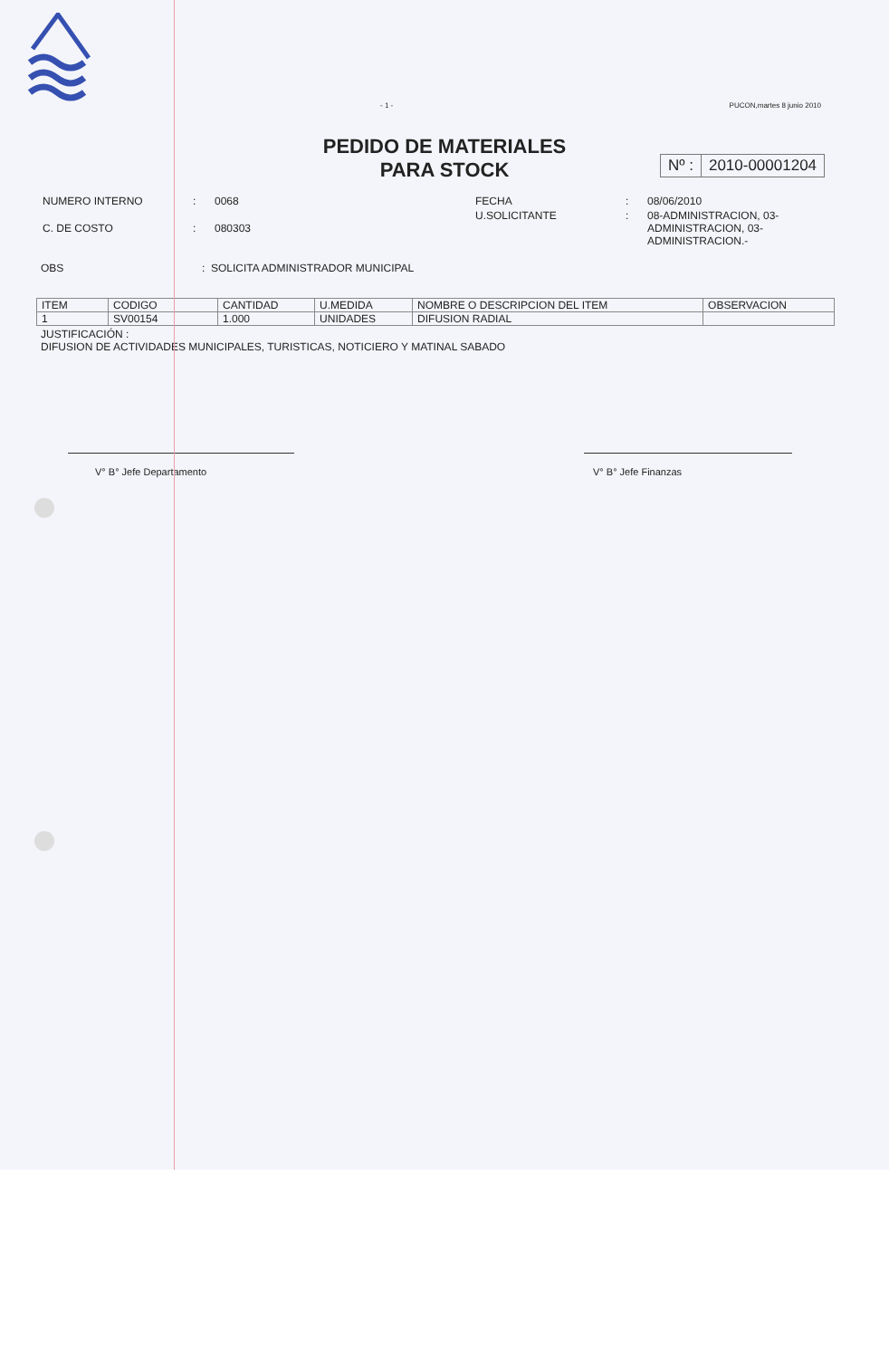- 1 - PUCON,martes 8 junio 2010
PEDIDO DE MATERIALES
PARA STOCK
Nº : 2010-00001204
| NUMERO INTERNO | : | 0068 |
| C. DE COSTO | : | 080303 |
| FECHA | : | 08/06/2010 |
| U.SOLICITANTE | : | 08-ADMINISTRACION, 03- ADMINISTRACION, 03- ADMINISTRACION.- |
OBS: SOLICITA ADMINISTRADOR MUNICIPAL
| ITEM | CODIGO | CANTIDAD | U.MEDIDA | NOMBRE O DESCRIPCION DEL ITEM | OBSERVACION |
| --- | --- | --- | --- | --- | --- |
| 1 | SV00154 | 1.000 | UNIDADES | DIFUSION RADIAL | |
JUSTIFICACIÓN :
DIFUSION DE ACTIVIDADES MUNICIPALES, TURISTICAS, NOTICIERO Y MATINAL SABADO
V° B° Jefe Departamento V° B° Jefe Finanzas